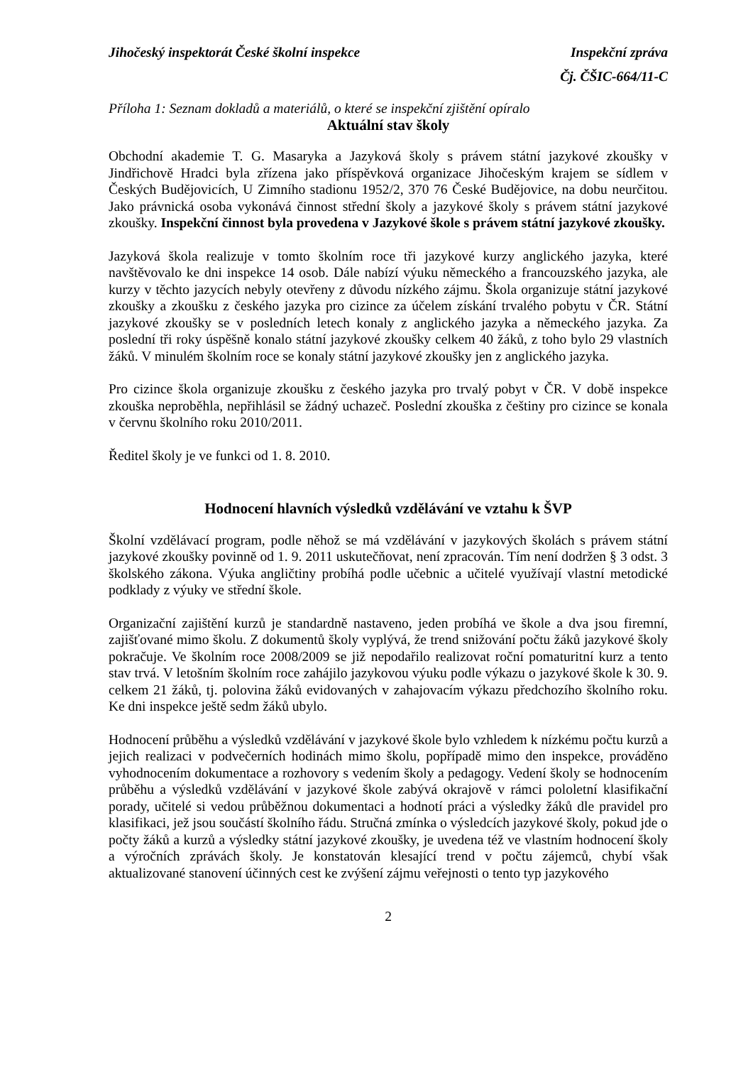Jihočeský inspektorát České školní inspekce Inspekční zpráva
Čj. ČŠIC-664/11-C
Příloha 1: Seznam dokladů a materiálů, o které se inspekční zjištění opíralo
Aktuální stav školy
Obchodní akademie T. G. Masaryka a Jazyková školy s právem státní jazykové zkoušky v Jindřichově Hradci byla zřízena jako příspěvková organizace Jihočeským krajem se sídlem v Českých Budějovicích, U Zimního stadionu 1952/2, 370 76 České Budějovice, na dobu neurčitou. Jako právnická osoba vykonává činnost střední školy a jazykové školy s právem státní jazykové zkoušky. Inspekční činnost byla provedena v Jazykové škole s právem státní jazykové zkoušky.
Jazyková škola realizuje v tomto školním roce tři jazykové kurzy anglického jazyka, které navštěvovalo ke dni inspekce 14 osob. Dále nabízí výuku německého a francouzského jazyka, ale kurzy v těchto jazycích nebyly otevřeny z důvodu nízkého zájmu. Škola organizuje státní jazykové zkoušky a zkoušku z českého jazyka pro cizince za účelem získání trvalého pobytu v ČR. Státní jazykové zkoušky se v posledních letech konaly z anglického jazyka a německého jazyka. Za poslední tři roky úspěšně konalo státní jazykové zkoušky celkem 40 žáků, z toho bylo 29 vlastních žáků. V minulém školním roce se konaly státní jazykové zkoušky jen z anglického jazyka.
Pro cizince škola organizuje zkoušku z českého jazyka pro trvalý pobyt v ČR. V době inspekce zkouška neproběhla, nepřihlásil se žádný uchazeč. Poslední zkouška z češtiny pro cizince se konala v červnu školního roku 2010/2011.
Ředitel školy je ve funkci od 1. 8. 2010.
Hodnocení hlavních výsledků vzdělávání ve vztahu k ŠVP
Školní vzdělávací program, podle něhož se má vzdělávání v jazykových školách s právem státní jazykové zkoušky povinně od 1. 9. 2011 uskutečňovat, není zpracován. Tím není dodržen § 3 odst. 3 školského zákona. Výuka angličtiny probíhá podle učebnic a učitelé využívají vlastní metodické podklady z výuky ve střední škole.
Organizační zajištění kurzů je standardně nastaveno, jeden probíhá ve škole a dva jsou firemní, zajišťované mimo školu. Z dokumentů školy vyplývá, že trend snižování počtu žáků jazykové školy pokračuje. Ve školním roce 2008/2009 se již nepodařilo realizovat roční pomaturitní kurz a tento stav trvá. V letošním školním roce zahájilo jazykovou výuku podle výkazu o jazykové škole k 30. 9. celkem 21 žáků, tj. polovina žáků evidovaných v zahajovacím výkazu předchozího školního roku. Ke dni inspekce ještě sedm žáků ubylo.
Hodnocení průběhu a výsledků vzdělávání v jazykové škole bylo vzhledem k nízkému počtu kurzů a jejich realizaci v podvečerních hodinách mimo školu, popřípadě mimo den inspekce, prováděno vyhodnocením dokumentace a rozhovory s vedením školy a pedagogy. Vedení školy se hodnocením průběhu a výsledků vzdělávání v jazykové škole zabývá okrajově v rámci pololetní klasifikační porady, učitelé si vedou průběžnou dokumentaci a hodnotí práci a výsledky žáků dle pravidel pro klasifikaci, jež jsou součástí školního řádu. Stručná zmínka o výsledcích jazykové školy, pokud jde o počty žáků a kurzů a výsledky státní jazykové zkoušky, je uvedena též ve vlastním hodnocení školy a výročních zprávách školy. Je konstatován klesající trend v počtu zájemců, chybí však aktualizované stanovení účinných cest ke zvýšení zájmu veřejnosti o tento typ jazykového
2